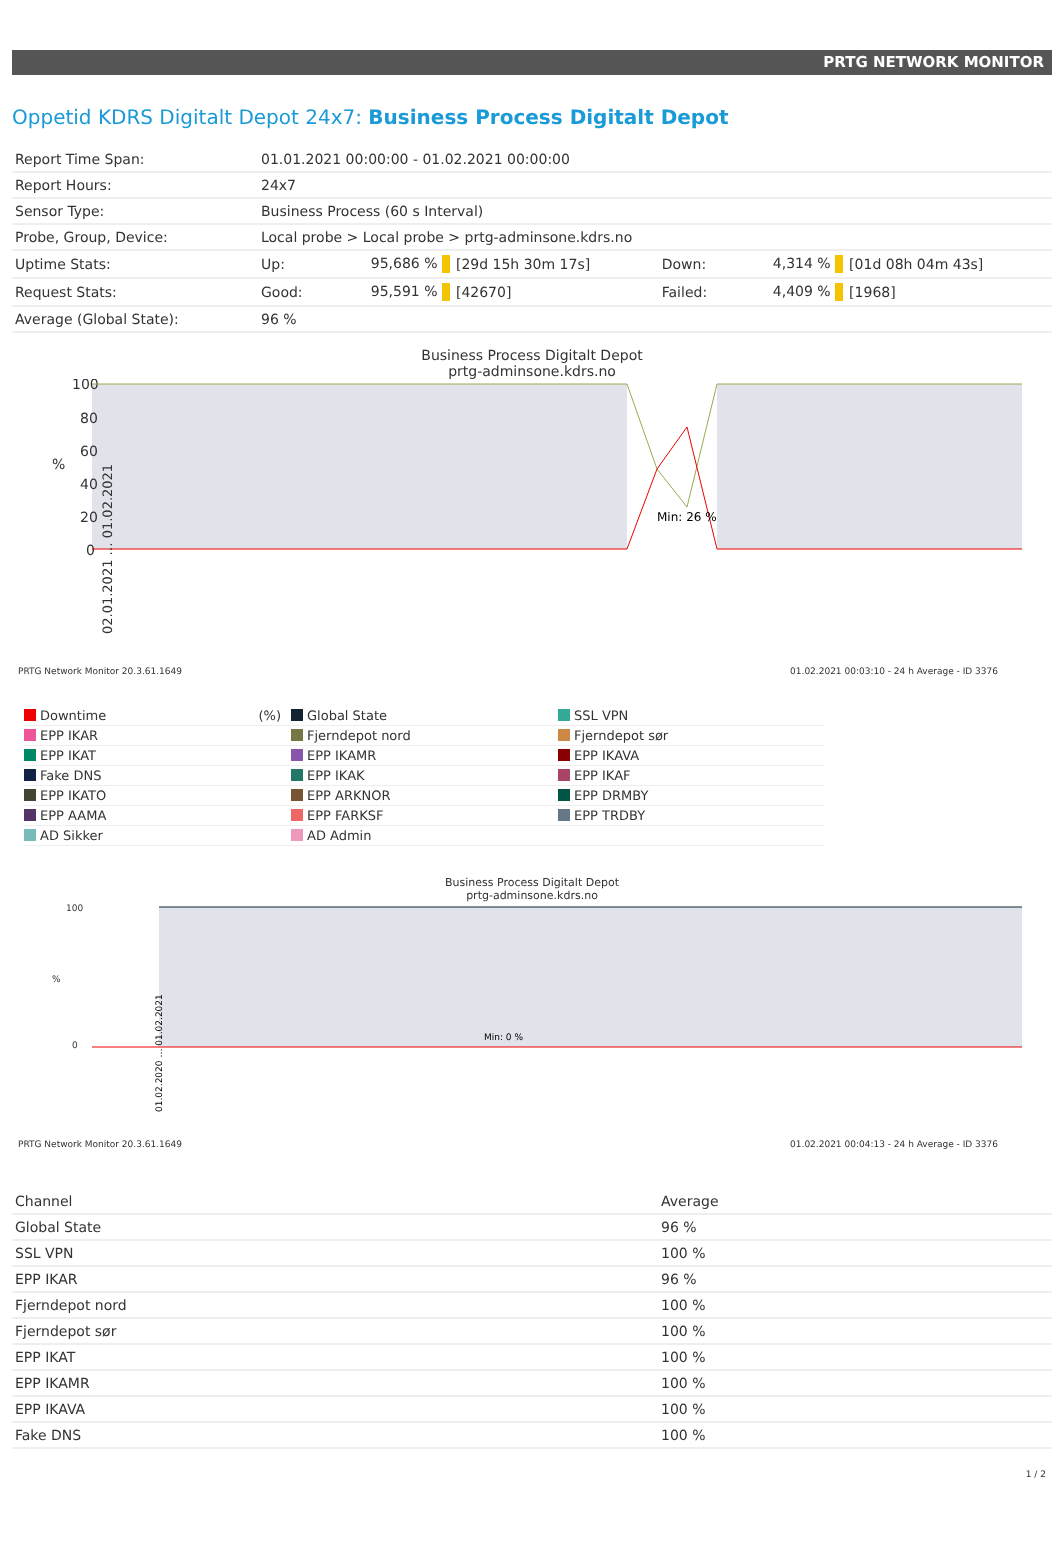PRTG NETWORK MONITOR
Oppetid KDRS Digitalt Depot 24x7: Business Process Digitalt Depot
| Report Time Span: | 01.01.2021 00:00:00 - 01.02.2021 00:00:00 | | | | | |
| Report Hours: | 24x7 | | | | | |
| Sensor Type: | Business Process (60 s Interval) | | | | | |
| Probe, Group, Device: | Local probe > Local probe > prtg-adminsone.kdrs.no | | | | | |
| Uptime Stats: | Up: | 95,686 % | [29d 15h 30m 17s] | Down: | 4,314 % | [01d 08h 04m 43s] |
| Request Stats: | Good: | 95,591 % | [42670] | Failed: | 4,409 % | [1968] |
| Average (Global State): | 96 % | | | | | |
Business Process Digitalt Depot
prtg-adminsone.kdrs.no
100
80
60
40
20
0
%
Min: 26 %
02.01.2021 … 01.02.2021
PRTG Network Monitor 20.3.61.1649 01.02.2021 00:03:10 - 24 h Average - ID 3376
Downtime (%)
Global State
SSL VPN
EPP IKAR
Fjerndepot nord
Fjerndepot sør
EPP IKAT
EPP IKAMR
EPP IKAVA
Fake DNS
EPP IKAK
EPP IKAF
EPP IKATO
EPP ARKNOR
EPP DRMBY
EPP AAMA
EPP FARKSF
EPP TRDBY
AD Sikker
AD Admin
Business Process Digitalt Depot
prtg-adminsone.kdrs.no
100
0
%
Min: 0 %
01.02.2020 … 01.02.2021
PRTG Network Monitor 20.3.61.1649 01.02.2021 00:04:13 - 24 h Average - ID 3376
| Channel | Average |
| --- | --- |
| Global State | 96 % |
| SSL VPN | 100 % |
| EPP IKAR | 96 % |
| Fjerndepot nord | 100 % |
| Fjerndepot sør | 100 % |
| EPP IKAT | 100 % |
| EPP IKAMR | 100 % |
| EPP IKAVA | 100 % |
| Fake DNS | 100 % |
1 / 2